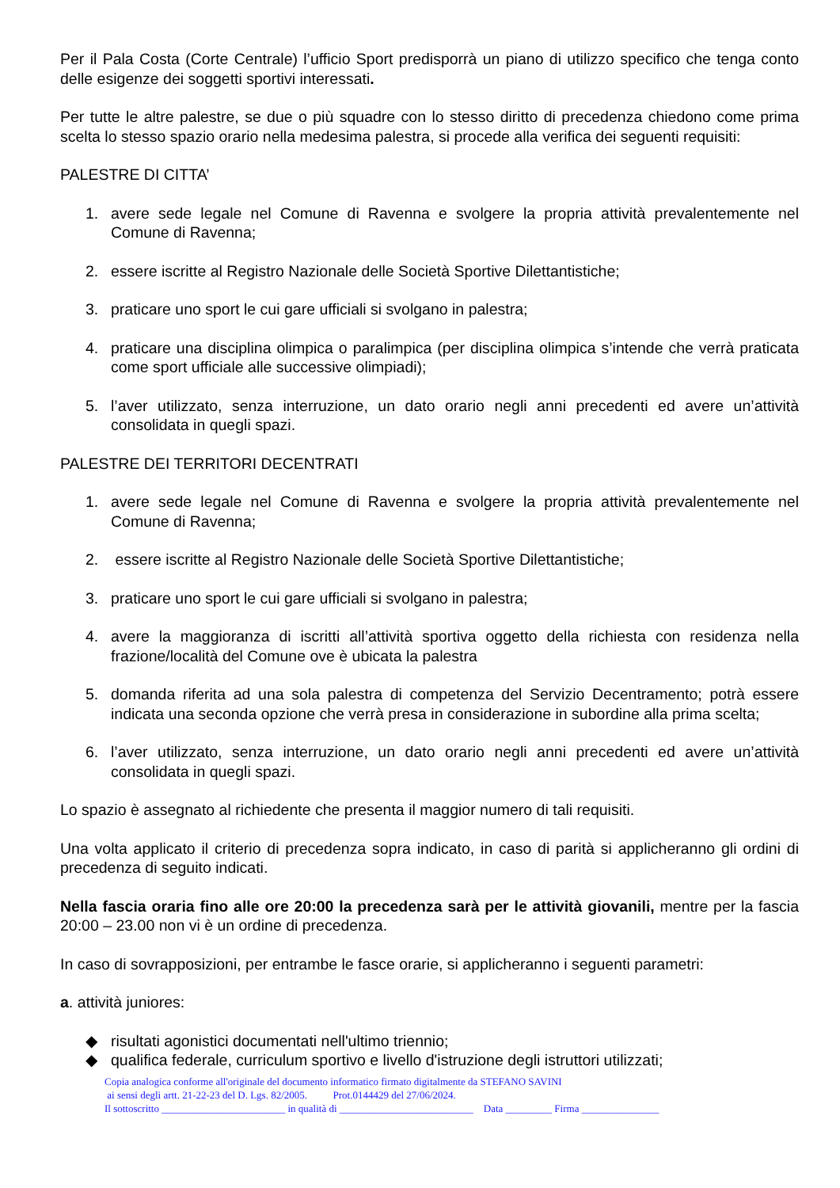Per il Pala Costa (Corte Centrale) l’ufficio Sport predisporrà un piano di utilizzo specifico che tenga conto delle esigenze dei soggetti sportivi interessati.
Per tutte le altre palestre, se due o più squadre con lo stesso diritto di precedenza chiedono come prima scelta lo stesso spazio orario nella medesima palestra, si procede alla verifica dei seguenti requisiti:
PALESTRE DI CITTA’
1. avere sede legale nel Comune di Ravenna e svolgere la propria attività prevalentemente nel Comune di Ravenna;
2. essere iscritte al Registro Nazionale delle Società Sportive Dilettantistiche;
3. praticare uno sport le cui gare ufficiali si svolgano in palestra;
4. praticare una disciplina olimpica o paralimpica (per disciplina olimpica s’intende che verrà praticata come sport ufficiale alle successive olimpiadi);
5. l’aver utilizzato, senza interruzione, un dato orario negli anni precedenti ed avere un’attività consolidata in quegli spazi.
PALESTRE DEI TERRITORI DECENTRATI
1. avere sede legale nel Comune di Ravenna e svolgere la propria attività prevalentemente nel Comune di Ravenna;
2. essere iscritte al Registro Nazionale delle Società Sportive Dilettantistiche;
3. praticare uno sport le cui gare ufficiali si svolgano in palestra;
4. avere la maggioranza di iscritti all’attività sportiva oggetto della richiesta con residenza nella frazione/località del Comune ove è ubicata la palestra
5. domanda riferita ad una sola palestra di competenza del Servizio Decentramento; potrà essere indicata una seconda opzione che verrà presa in considerazione in subordine alla prima scelta;
6. l’aver utilizzato, senza interruzione, un dato orario negli anni precedenti ed avere un’attività consolidata in quegli spazi.
Lo spazio è assegnato al richiedente che presenta il maggior numero di tali requisiti.
Una volta applicato il criterio di precedenza sopra indicato, in caso di parità si applicheranno gli ordini di precedenza di seguito indicati.
Nella fascia oraria fino alle ore 20:00 la precedenza sarà per le attività giovanili, mentre per la fascia 20:00 – 23.00 non vi è un ordine di precedenza.
In caso di sovrapposizioni, per entrambe le fasce orarie, si applicheranno i seguenti parametri:
a. attività juniores:
◆ risultati agonistici documentati nell'ultimo triennio;
◆ qualifica federale, curriculum sportivo e livello d'istruzione degli istruttori utilizzati;
Copia analogica conforme all'originale del documento informatico firmato digitalmente da STEFANO SAVINI
ai sensi degli artt. 21-22-23 del D. Lgs. 82/2005. Prot.0144429 del 27/06/2024.
Il sottoscritto ________________________ in qualità di __________________________ Data _________ Firma _______________